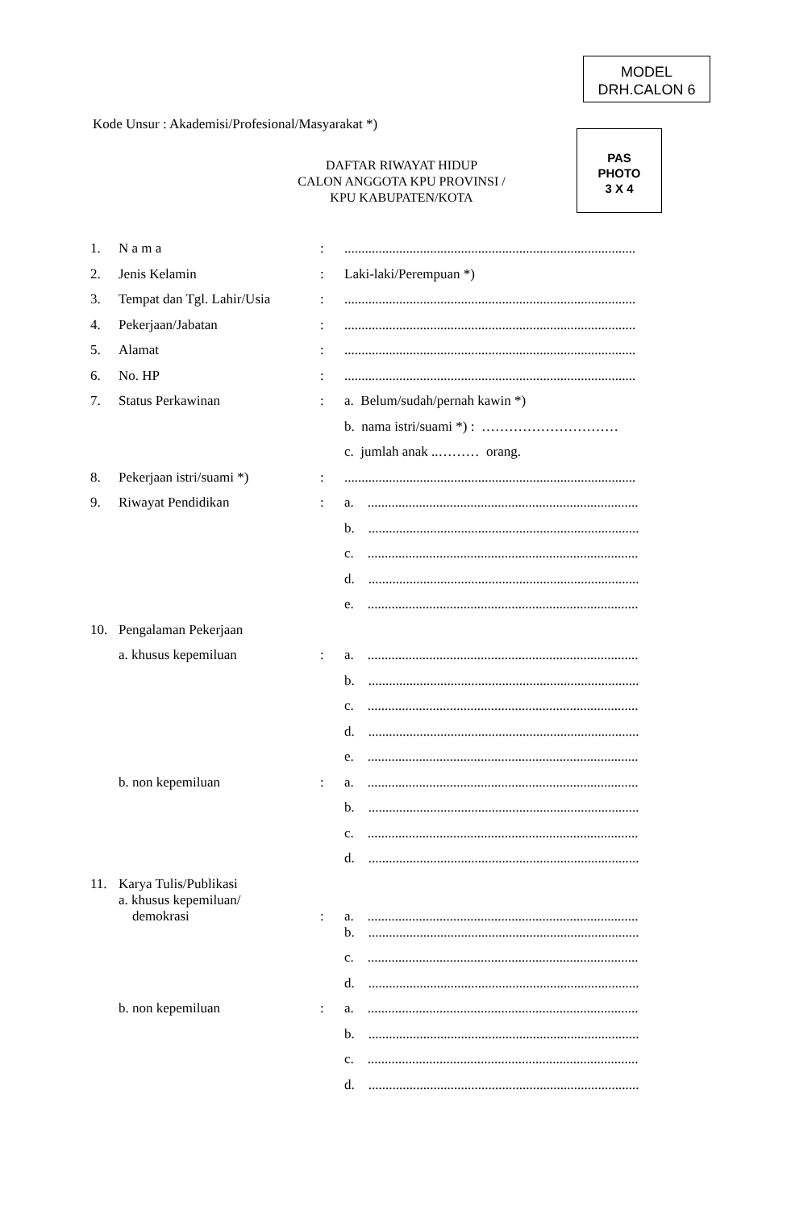MODEL
DRH.CALON 6
Kode Unsur : Akademisi/Profesional/Masyarakat *)
DAFTAR RIWAYAT HIDUP
CALON ANGGOTA KPU PROVINSI /
KPU KABUPATEN/KOTA
PAS
PHOTO
3 X 4
| 1. | N a m a | : | ..................................................................................... |
| 2. | Jenis Kelamin | : | Laki-laki/Perempuan *) |
| 3. | Tempat dan Tgl. Lahir/Usia | : | ..................................................................................... |
| 4. | Pekerjaan/Jabatan | : | ..................................................................................... |
| 5. | Alamat | : | ..................................................................................... |
| 6. | No. HP | : | ..................................................................................... |
| 7. | Status Perkawinan | : | a. Belum/sudah/pernah kawin *) |
| | | | b. nama istri/suami *) : ………………………… |
| | | | c. jumlah anak ..……… orang. |
| 8. | Pekerjaan istri/suami *) | : | ..................................................................................... |
| 9. | Riwayat Pendidikan | : | a. ............................................................................... |
| | | | b. ............................................................................... |
| | | | c. ............................................................................... |
| | | | d. ............................................................................... |
| | | | e. ............................................................................... |
| 10. | Pengalaman Pekerjaan | | |
| | a. khusus kepemiluan | : | a. ............................................................................... |
| | | | b. ............................................................................... |
| | | | c. ............................................................................... |
| | | | d. ............................................................................... |
| | | | e. ............................................................................... |
| | b. non kepemiluan | : | a. ............................................................................... |
| | | | b. ............................................................................... |
| | | | c. ............................................................................... |
| | | | d. ............................................................................... |
| 11. | Karya Tulis/Publikasi a. khusus kepemiluan/ demokrasi | : | a. ............................................................................... |
| | | | b. ............................................................................... |
| | | | c. ............................................................................... |
| | | | d. ............................................................................... |
| | b. non kepemiluan | : | a. ............................................................................... |
| | | | b. ............................................................................... |
| | | | c. ............................................................................... |
| | | | d. ............................................................................... |